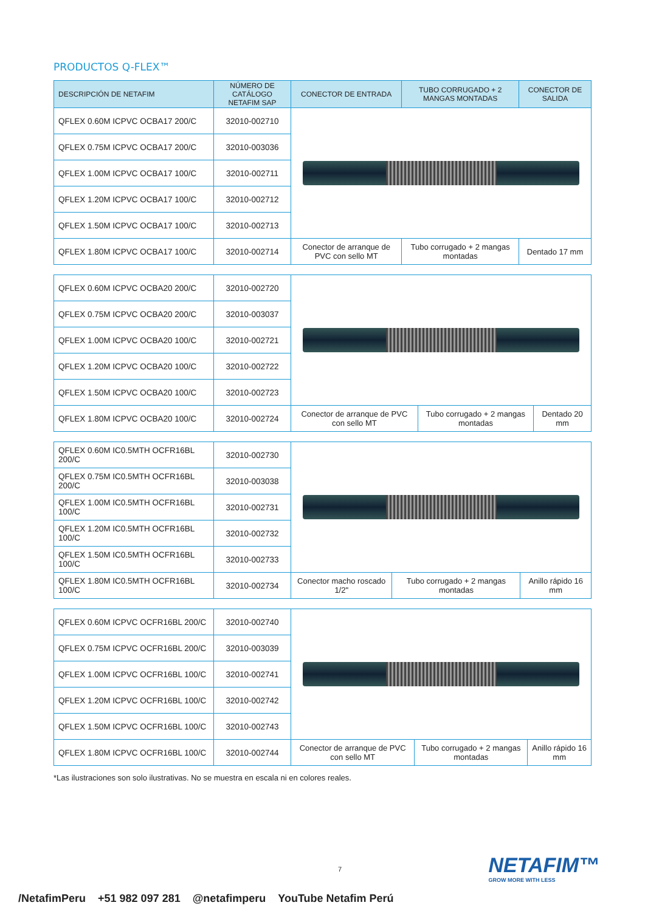PRODUCTOS Q-FLEX™
| DESCRIPCIÓN DE NETAFIM | NÚMERO DE CATÁLOGO NETAFIM SAP | CONECTOR DE ENTRADA | TUBO CORRUGADO + 2 MANGAS MONTADAS | CONECTOR DE SALIDA |
| --- | --- | --- | --- | --- |
| QFLEX 0.60M ICPVC OCBA17 200/C | 32010-002710 | | | |
| QFLEX 0.75M ICPVC OCBA17 200/C | 32010-003036 | | | |
| QFLEX 1.00M ICPVC OCBA17 100/C | 32010-002711 | | | |
| QFLEX 1.20M ICPVC OCBA17 100/C | 32010-002712 | | | |
| QFLEX 1.50M ICPVC OCBA17 100/C | 32010-002713 | | | |
| QFLEX 1.80M ICPVC OCBA17 100/C | 32010-002714 | Conector de arranque de PVC con sello MT | Tubo corrugado + 2 mangas montadas | Dentado 17 mm |
| QFLEX 0.60M ICPVC OCBA20 200/C | 32010-002720 | | | |
| QFLEX 0.75M ICPVC OCBA20 200/C | 32010-003037 | | | |
| QFLEX 1.00M ICPVC OCBA20 100/C | 32010-002721 | | | |
| QFLEX 1.20M ICPVC OCBA20 100/C | 32010-002722 | | | |
| QFLEX 1.50M ICPVC OCBA20 100/C | 32010-002723 | | | |
| QFLEX 1.80M ICPVC OCBA20 100/C | 32010-002724 | Conector de arranque de PVC con sello MT | Tubo corrugado + 2 mangas montadas | Dentado 20 mm |
| QFLEX 0.60M IC0.5MTH OCFR16BL 200/C | 32010-002730 | | | |
| QFLEX 0.75M IC0.5MTH OCFR16BL 200/C | 32010-003038 | | | |
| QFLEX 1.00M IC0.5MTH OCFR16BL 100/C | 32010-002731 | | | |
| QFLEX 1.20M IC0.5MTH OCFR16BL 100/C | 32010-002732 | | | |
| QFLEX 1.50M IC0.5MTH OCFR16BL 100/C | 32010-002733 | | | |
| QFLEX 1.80M IC0.5MTH OCFR16BL 100/C | 32010-002734 | Conector macho roscado 1/2" | Tubo corrugado + 2 mangas montadas | Anillo rápido 16 mm |
| QFLEX 0.60M ICPVC OCFR16BL 200/C | 32010-002740 | | | |
| QFLEX 0.75M ICPVC OCFR16BL 200/C | 32010-003039 | | | |
| QFLEX 1.00M ICPVC OCFR16BL 100/C | 32010-002741 | | | |
| QFLEX 1.20M ICPVC OCFR16BL 100/C | 32010-002742 | | | |
| QFLEX 1.50M ICPVC OCFR16BL 100/C | 32010-002743 | | | |
| QFLEX 1.80M ICPVC OCFR16BL 100/C | 32010-002744 | Conector de arranque de PVC con sello MT | Tubo corrugado + 2 mangas montadas | Anillo rápido 16 mm |
*Las ilustraciones son solo ilustrativas. No se muestra en escala ni en colores reales.
7 NETAFIM™
GROW MORE WITH LESS
/NetafimPeru +51 982 097 281 @netafimperu YouTube Netafim Perú